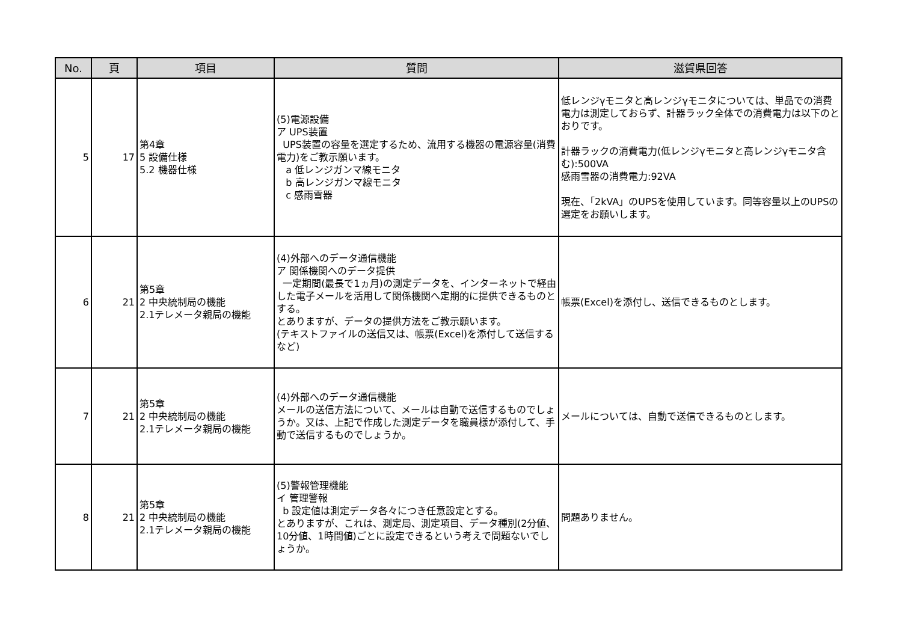| No. | 頁 | 項目 | 質問 | 滋賀県回答 |
| --- | --- | --- | --- | --- |
| 5 | 17 | 第4章 5 設備仕様 5.2 機器仕様 | (5)電源設備 ア UPS装置 UPS装置の容量を選定するため、流用する機器の電源容量(消費電力)をご教示願います。 a 低レンジガンマ線モニタ b 高レンジガンマ線モニタ c 感雨雪器 | 低レンジγモニタと高レンジγモニタについては、単品での消費電力は測定しておらず、計器ラック全体での消費電力は以下のとおりです。 計器ラックの消費電力(低レンジγモニタと高レンジγモニタ含む):500VA 感雨雪器の消費電力:92VA 現在、「2kVA」のUPSを使用しています。同等容量以上のUPSの選定をお願いします。 |
| 6 | 21 | 第5章 2 中央統制局の機能 2.1テレメータ親局の機能 | (4)外部へのデータ通信機能 ア 関係機関へのデータ提供 一定期間(最長で1ヵ月)の測定データを、インターネットで経由した電子メールを活用して関係機関へ定期的に提供できるものとする。 とありますが、データの提供方法をご教示願います。 (テキストファイルの送信又は、帳票(Excel)を添付して送信するなど) | 帳票(Excel)を添付し、送信できるものとします。 |
| 7 | 21 | 第5章 2 中央統制局の機能 2.1テレメータ親局の機能 | (4)外部へのデータ通信機能 メールの送信方法について、メールは自動で送信するものでしょうか。又は、上記で作成した測定データを職員様が添付して、手動で送信するものでしょうか。 | メールについては、自動で送信できるものとします。 |
| 8 | 21 | 第5章 2 中央統制局の機能 2.1テレメータ親局の機能 | (5)警報管理機能 イ 管理警報 b 設定値は測定データ各々につき任意設定とする。 とありますが、これは、測定局、測定項目、データ種別(2分値、10分値、1時間値)ごとに設定できるという考えで問題ないでしょうか。 | 問題ありません。 |